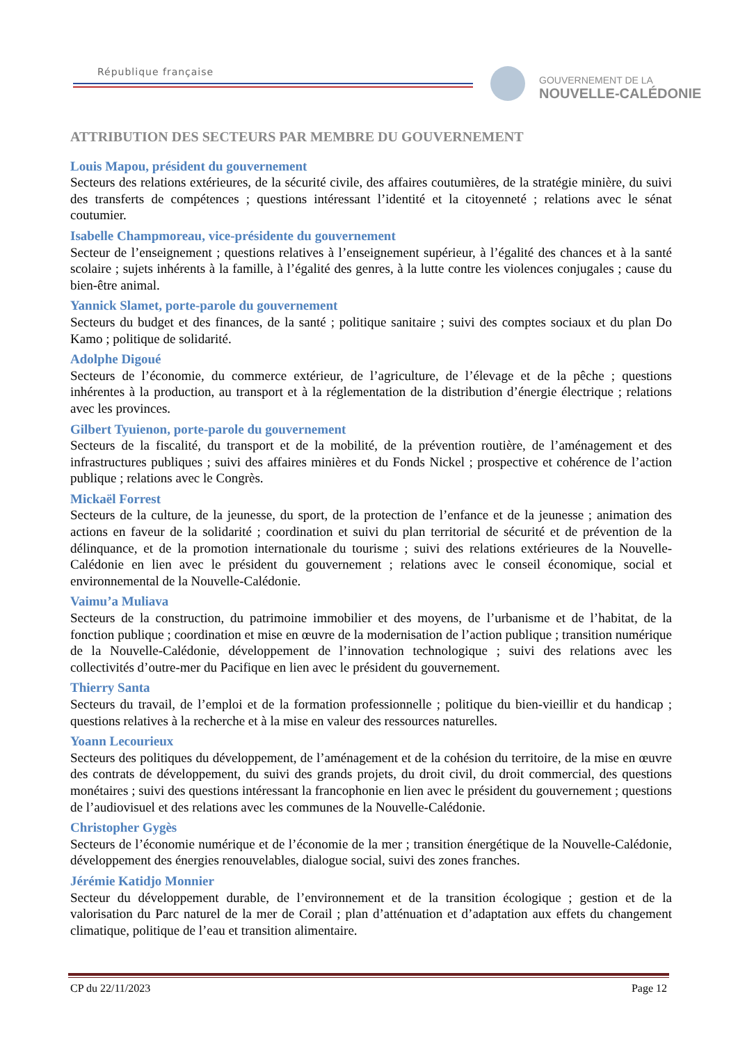République française
GOUVERNEMENT DE LA
NOUVELLE-CALÉDONIE
ATTRIBUTION DES SECTEURS PAR MEMBRE DU GOUVERNEMENT
Louis Mapou, président du gouvernement
Secteurs des relations extérieures, de la sécurité civile, des affaires coutumières, de la stratégie minière, du suivi des transferts de compétences ; questions intéressant l’identité et la citoyenneté ; relations avec le sénat coutumier.
Isabelle Champmoreau, vice-présidente du gouvernement
Secteur de l’enseignement ; questions relatives à l’enseignement supérieur, à l’égalité des chances et à la santé scolaire ; sujets inhérents à la famille, à l’égalité des genres, à la lutte contre les violences conjugales ; cause du bien-être animal.
Yannick Slamet, porte-parole du gouvernement
Secteurs du budget et des finances, de la santé ; politique sanitaire ; suivi des comptes sociaux et du plan Do Kamo ; politique de solidarité.
Adolphe Digoué
Secteurs de l’économie, du commerce extérieur, de l’agriculture, de l’élevage et de la pêche ; questions inhérentes à la production, au transport et à la réglementation de la distribution d’énergie électrique ; relations avec les provinces.
Gilbert Tyuienon, porte-parole du gouvernement
Secteurs de la fiscalité, du transport et de la mobilité, de la prévention routière, de l’aménagement et des infrastructures publiques ; suivi des affaires minières et du Fonds Nickel ; prospective et cohérence de l’action publique ; relations avec le Congrès.
Mickaël Forrest
Secteurs de la culture, de la jeunesse, du sport, de la protection de l’enfance et de la jeunesse ; animation des actions en faveur de la solidarité ; coordination et suivi du plan territorial de sécurité et de prévention de la délinquance, et de la promotion internationale du tourisme ; suivi des relations extérieures de la Nouvelle-Calédonie en lien avec le président du gouvernement ; relations avec le conseil économique, social et environnemental de la Nouvelle-Calédonie.
Vaimu’a Muliava
Secteurs de la construction, du patrimoine immobilier et des moyens, de l’urbanisme et de l’habitat, de la fonction publique ; coordination et mise en œuvre de la modernisation de l’action publique ; transition numérique de la Nouvelle-Calédonie, développement de l’innovation technologique ; suivi des relations avec les collectivités d’outre-mer du Pacifique en lien avec le président du gouvernement.
Thierry Santa
Secteurs du travail, de l’emploi et de la formation professionnelle ; politique du bien-vieillir et du handicap ; questions relatives à la recherche et à la mise en valeur des ressources naturelles.
Yoann Lecourieux
Secteurs des politiques du développement, de l’aménagement et de la cohésion du territoire, de la mise en œuvre des contrats de développement, du suivi des grands projets, du droit civil, du droit commercial, des questions monétaires ; suivi des questions intéressant la francophonie en lien avec le président du gouvernement ; questions de l’audiovisuel et des relations avec les communes de la Nouvelle-Calédonie.
Christopher Gygès
Secteurs de l’économie numérique et de l’économie de la mer ; transition énergétique de la Nouvelle-Calédonie, développement des énergies renouvelables, dialogue social, suivi des zones franches.
Jérémie Katidjo Monnier
Secteur du développement durable, de l’environnement et de la transition écologique ; gestion et de la valorisation du Parc naturel de la mer de Corail ; plan d’atténuation et d’adaptation aux effets du changement climatique, politique de l’eau et transition alimentaire.
CP du 22/11/2023 Page 12